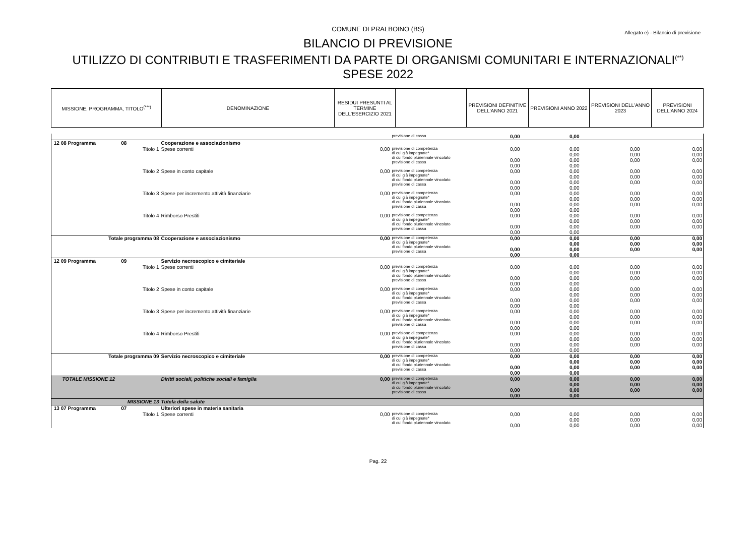COMUNE DI PRALBOINO (BS)
Allegato e) - Bilancio di previsione
BILANCIO DI PREVISIONE
UTILIZZO DI CONTRIBUTI E TRASFERIMENTI DA PARTE DI ORGANISMI COMUNITARI E INTERNAZIONALI<sup>(**)</sup>
SPESE 2022
| MISSIONE, PROGRAMMA, TITOLO<sup>(***)</sup> | DENOMINAZIONE | RESIDUI PRESUNTI AL TERMINE DELL'ESERCIZIO 2021 | | PREVISIONI DEFINITIVE DELL'ANNO 2021 | PREVISIONI ANNO 2022 | PREVISIONI DELL'ANNO 2023 | PREVISIONI DELL'ANNO 2024 |
| | | | previsione di cassa | 0,00 | 0,00 | | |
| 12 08 Programma 08 | Cooperazione e associazionismo | | | | | | |
| Titolo 1 | Spese correnti | 0,00 | previsione di competenza di cui già impegnate* di cui fondo pluriennale vincolato previsione di cassa | 0,00 0,00 0,00 | 0,00 0,00 0,00 0,00 | 0,00 0,00 0,00 | 0,00 0,00 0,00 |
| Titolo 2 | Spese in conto capitale | 0,00 | previsione di competenza di cui già impegnate* di cui fondo pluriennale vincolato previsione di cassa | 0,00 0,00 0,00 | 0,00 0,00 0,00 0,00 | 0,00 0,00 0,00 | 0,00 0,00 0,00 |
| Titolo 3 | Spese per incremento attività finanziarie | 0,00 | previsione di competenza di cui già impegnate* di cui fondo pluriennale vincolato previsione di cassa | 0,00 0,00 0,00 | 0,00 0,00 0,00 0,00 | 0,00 0,00 0,00 | 0,00 0,00 0,00 |
| Titolo 4 | Rimborso Prestiti | 0,00 | previsione di competenza di cui già impegnate* di cui fondo pluriennale vincolato previsione di cassa | 0,00 0,00 0,00 | 0,00 0,00 0,00 0,00 | 0,00 0,00 0,00 | 0,00 0,00 0,00 |
| Totale programma 08 | Cooperazione e associazionismo | 0,00 | previsione di competenza di cui già impegnate* di cui fondo pluriennale vincolato previsione di cassa | 0,00 0,00 0,00 | 0,00 0,00 0,00 0,00 | 0,00 0,00 0,00 | 0,00 0,00 0,00 |
| 12 09 Programma 09 | Servizio necroscopico e cimiteriale | | | | | | |
| Titolo 1 | Spese correnti | 0,00 | previsione di competenza di cui già impegnate* di cui fondo pluriennale vincolato previsione di cassa | 0,00 0,00 0,00 | 0,00 0,00 0,00 0,00 | 0,00 0,00 0,00 | 0,00 0,00 0,00 |
| Titolo 2 | Spese in conto capitale | 0,00 | previsione di competenza di cui già impegnate* di cui fondo pluriennale vincolato previsione di cassa | 0,00 0,00 0,00 | 0,00 0,00 0,00 0,00 | 0,00 0,00 0,00 | 0,00 0,00 0,00 |
| Titolo 3 | Spese per incremento attività finanziarie | 0,00 | previsione di competenza di cui già impegnate* di cui fondo pluriennale vincolato previsione di cassa | 0,00 0,00 0,00 | 0,00 0,00 0,00 0,00 | 0,00 0,00 0,00 | 0,00 0,00 0,00 |
| Titolo 4 | Rimborso Prestiti | 0,00 | previsione di competenza di cui già impegnate* di cui fondo pluriennale vincolato previsione di cassa | 0,00 0,00 0,00 | 0,00 0,00 0,00 0,00 | 0,00 0,00 0,00 | 0,00 0,00 0,00 |
| Totale programma 09 | Servizio necroscopico e cimiteriale | 0,00 | previsione di competenza di cui già impegnate* di cui fondo pluriennale vincolato previsione di cassa | 0,00 0,00 0,00 | 0,00 0,00 0,00 0,00 | 0,00 0,00 0,00 | 0,00 0,00 0,00 |
| TOTALE MISSIONE 12 | Diritti sociali, politiche sociali e famiglia | 0,00 | previsione di competenza di cui già impegnate* di cui fondo pluriennale vincolato previsione di cassa | 0,00 0,00 0,00 | 0,00 0,00 0,00 0,00 | 0,00 0,00 0,00 | 0,00 0,00 0,00 |
| MISSIONE 13 | Tutela della salute | | | | | | |
| 13 07 Programma 07 | Ulteriori spese in materia sanitaria | | | | | | |
| Titolo 1 | Spese correnti | 0,00 | previsione di competenza di cui già impegnate* di cui fondo pluriennale vincolato | 0,00 0,00 | 0,00 0,00 0,00 | 0,00 0,00 0,00 | 0,00 0,00 0,00 |
Pag. 22